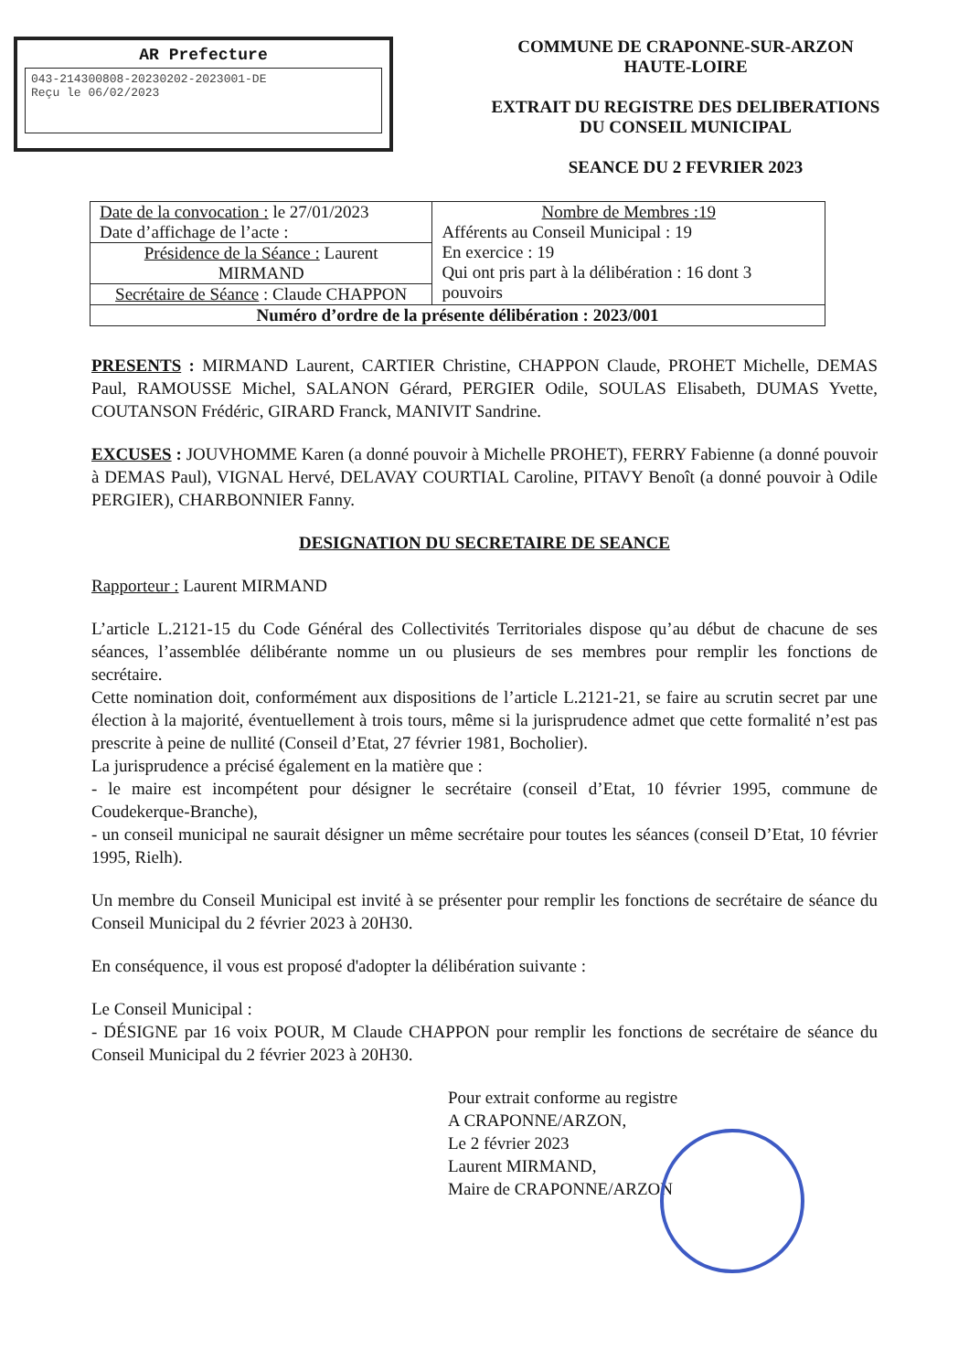AR Prefecture
043-214300808-20230202-2023001-DE
Reçu le 06/02/2023
COMMUNE DE CRAPONNE-SUR-ARZON
HAUTE-LOIRE
EXTRAIT DU REGISTRE DES DELIBERATIONS
DU CONSEIL MUNICIPAL
SEANCE DU 2 FEVRIER 2023
| Date de la convocation : le 27/01/2023 Date d’affichage de l’acte : | Nombre de Membres :19 Afférents au Conseil Municipal : 19 En exercice : 19 Qui ont pris part à la délibération : 16 dont 3 pouvoirs |
| Présidence de la Séance : Laurent MIRMAND | |
| Secrétaire de Séance : Claude CHAPPON | |
| Numéro d’ordre de la présente délibération : 2023/001 | |
PRESENTS : MIRMAND Laurent, CARTIER Christine, CHAPPON Claude, PROHET Michelle, DEMAS Paul, RAMOUSSE Michel, SALANON Gérard, PERGIER Odile, SOULAS Elisabeth, DUMAS Yvette, COUTANSON Frédéric, GIRARD Franck, MANIVIT Sandrine.
EXCUSES : JOUVHOMME Karen (a donné pouvoir à Michelle PROHET), FERRY Fabienne (a donné pouvoir à DEMAS Paul), VIGNAL Hervé, DELAVAY COURTIAL Caroline, PITAVY Benoît (a donné pouvoir à Odile PERGIER), CHARBONNIER Fanny.
DESIGNATION DU SECRETAIRE DE SEANCE
Rapporteur : Laurent MIRMAND
L’article L.2121-15 du Code Général des Collectivités Territoriales dispose qu’au début de chacune de ses séances, l’assemblée délibérante nomme un ou plusieurs de ses membres pour remplir les fonctions de secrétaire.
Cette nomination doit, conformément aux dispositions de l’article L.2121-21, se faire au scrutin secret par une élection à la majorité, éventuellement à trois tours, même si la jurisprudence admet que cette formalité n’est pas prescrite à peine de nullité (Conseil d’Etat, 27 février 1981, Bocholier).
La jurisprudence a précisé également en la matière que :
- le maire est incompétent pour désigner le secrétaire (conseil d’Etat, 10 février 1995, commune de Coudekerque-Branche),
- un conseil municipal ne saurait désigner un même secrétaire pour toutes les séances (conseil D’Etat, 10 février 1995, Rielh).
Un membre du Conseil Municipal est invité à se présenter pour remplir les fonctions de secrétaire de séance du Conseil Municipal du 2 février 2023 à 20H30.
En conséquence, il vous est proposé d'adopter la délibération suivante :
Le Conseil Municipal :
- DÉSIGNE par 16 voix POUR, M Claude CHAPPON pour remplir les fonctions de secrétaire de séance du Conseil Municipal du 2 février 2023 à 20H30.
Pour extrait conforme au registre
A CRAPONNE/ARZON,
Le 2 février 2023
Laurent MIRMAND,
Maire de CRAPONNE/ARZON